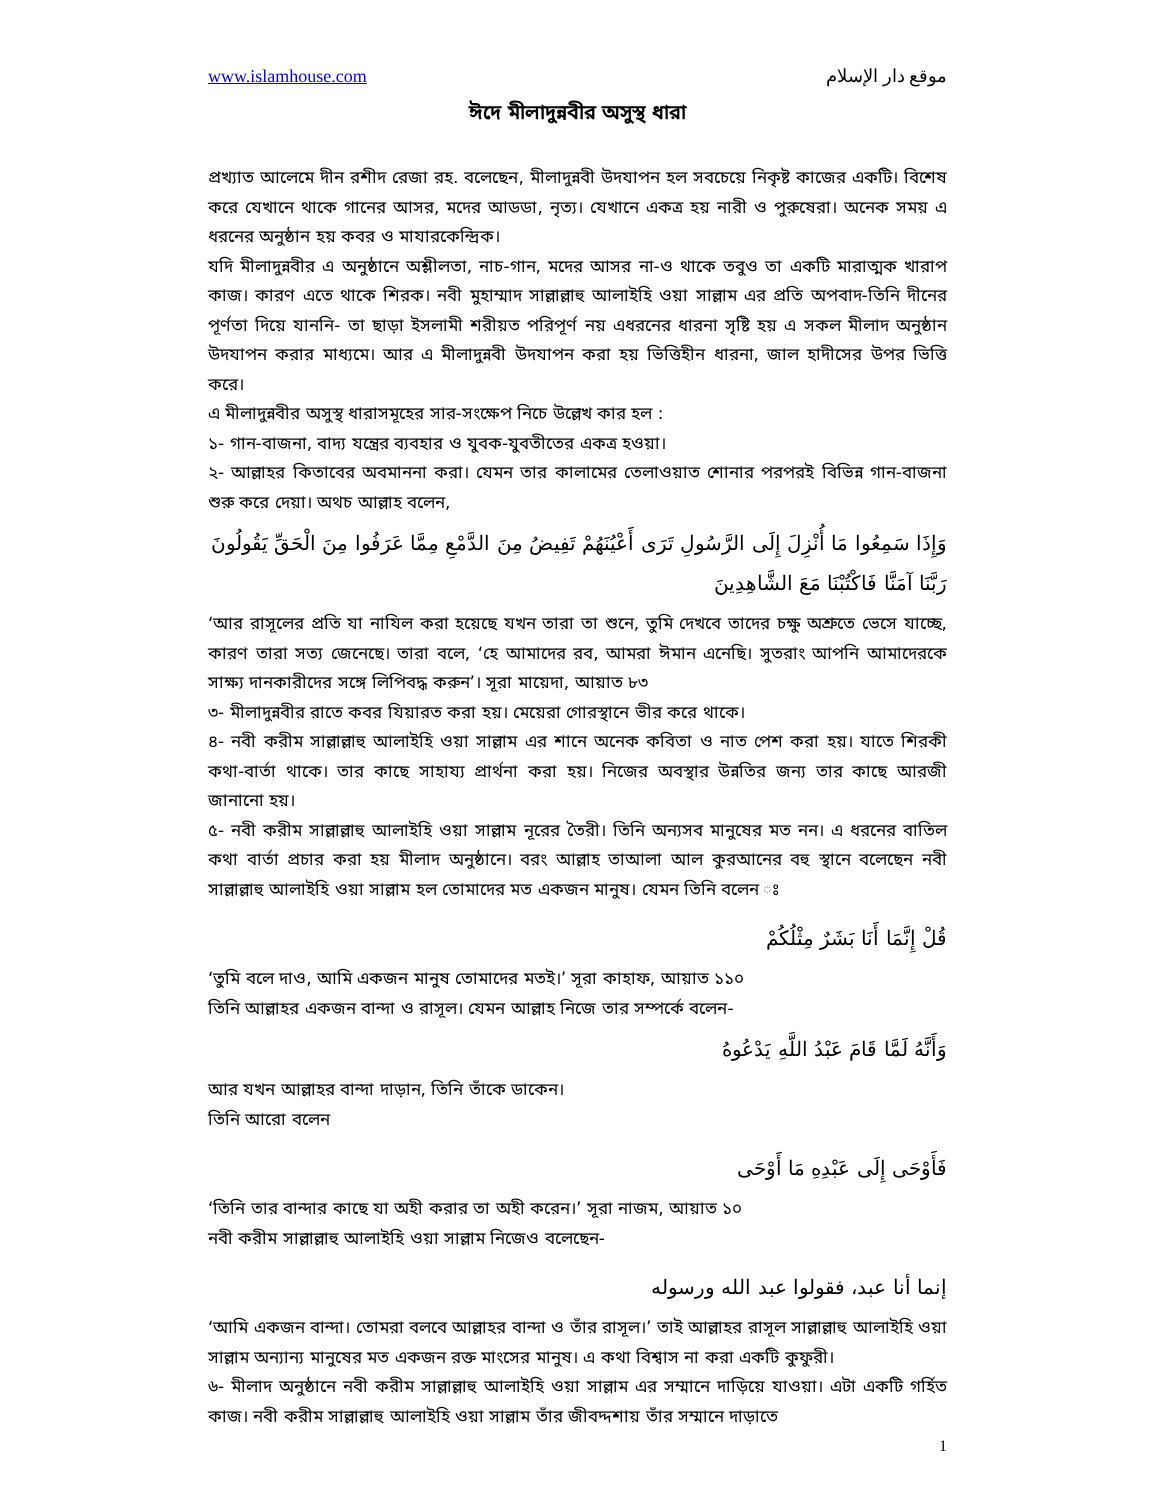www.islamhouse.com موقع دار الإسلام
ঈদে মীলাদুন্নবীর অসুস্থ ধারা
প্রখ্যাত আলেমে দীন রশীদ রেজা রহ. বলেছেন, মীলাদুন্নবী উদযাপন হল সবচেয়ে নিকৃষ্ট কাজের একটি। বিশেষ করে যেখানে থাকে গানের আসর, মদের আডডা, নৃত্য। যেখানে একত্র হয় নারী ও পুরুষেরা। অনেক সময় এ ধরনের অনুষ্ঠান হয় কবর ও মাযারকেন্দ্রিক।
যদি মীলাদুন্নবীর এ অনুষ্ঠানে অশ্লীলতা, নাচ-গান, মদের আসর না-ও থাকে তবুও তা একটি মারাত্মক খারাপ কাজ। কারণ এতে থাকে শিরক। নবী মুহাম্মাদ সাল্লাল্লাহু আলাইহি ওয়া সাল্লাম এর প্রতি অপবাদ-তিনি দীনের পূর্ণতা দিয়ে যাননি- তা ছাড়া ইসলামী শরীয়ত পরিপূর্ণ নয় এধরনের ধারনা সৃষ্টি হয় এ সকল মীলাদ অনুষ্ঠান উদযাপন করার মাধ্যমে। আর এ মীলাদুন্নবী উদযাপন করা হয় ভিত্তিহীন ধারনা, জাল হাদীসের উপর ভিত্তি করে।
এ মীলাদুন্নবীর অসুস্থ ধারাসমূহের সার-সংক্ষেপ নিচে উল্লেখ কার হল :
১- গান-বাজনা, বাদ্য যন্ত্রের ব্যবহার ও যুবক-যুবতীতের একত্র হওয়া।
২- আল্লাহর কিতাবের অবমাননা করা। যেমন তার কালামের তেলাওয়াত শোনার পরপরই বিভিন্ন গান-বাজনা শুরু করে দেয়া। অথচ আল্লাহ বলেন,
وَإِذَا سَمِعُوا مَا أُنْزِلَ إِلَى الرَّسُولِ تَرَى أَعْيُنَهُمْ تَفِيضُ مِنَ الدَّمْعِ مِمَّا عَرَفُوا مِنَ الْحَقِّ يَقُولُونَ رَبَّنَا آمَنَّا فَاكْتُبْنَا مَعَ الشَّاهِدِينَ
‘আর রাসূলের প্রতি যা নাযিল করা হয়েছে যখন তারা তা শুনে, তুমি দেখবে তাদের চক্ষু অশ্রুতে ভেসে যাচ্ছে, কারণ তারা সত্য জেনেছে। তারা বলে, ‘হে আমাদের রব, আমরা ঈমান এনেছি। সুতরাং আপনি আমাদেরকে সাক্ষ্য দানকারীদের সঙ্গে লিপিবদ্ধ করুন’। সূরা মায়েদা, আয়াত ৮৩
৩- মীলাদুন্নবীর রাতে কবর যিয়ারত করা হয়। মেয়েরা গোরস্থানে ভীর করে থাকে।
৪- নবী করীম সাল্লাল্লাহু আলাইহি ওয়া সাল্লাম এর শানে অনেক কবিতা ও নাত পেশ করা হয়। যাতে শিরকী কথা-বার্তা থাকে। তার কাছে সাহায্য প্রার্থনা করা হয়। নিজের অবস্থার উন্নতির জন্য তার কাছে আরজী জানানো হয়।
৫- নবী করীম সাল্লাল্লাহু আলাইহি ওয়া সাল্লাম নূরের তৈরী। তিনি অন্যসব মানুষের মত নন। এ ধরনের বাতিল কথা বার্তা প্রচার করা হয় মীলাদ অনুষ্ঠানে। বরং আল্লাহ তাআলা আল কুরআনের বহু স্থানে বলেছেন নবী সাল্লাল্লাহু আলাইহি ওয়া সাল্লাম হল তোমাদের মত একজন মানুষ। যেমন তিনি বলেন ঃ
قُلْ إِنَّمَا أَنَا بَشَرٌ مِثْلُكُمْ
‘তুমি বলে দাও, আমি একজন মানুষ তোমাদের মতই।’ সূরা কাহাফ, আয়াত ১১০
তিনি আল্লাহর একজন বান্দা ও রাসূল। যেমন আল্লাহ নিজে তার সম্পর্কে বলেন-
وَأَنَّهُ لَمَّا قَامَ عَبْدُ اللَّهِ يَدْعُوهُ
আর যখন আল্লাহর বান্দা দাড়ান, তিনি তাঁকে ডাকেন।
তিনি আরো বলেন
فَأَوْحَى إِلَى عَبْدِهِ مَا أَوْحَى
‘তিনি তার বান্দার কাছে যা অহী করার তা অহী করেন।’ সূরা নাজম, আয়াত ১০
নবী করীম সাল্লাল্লাহু আলাইহি ওয়া সাল্লাম নিজেও বলেছেন-
إنما أنا عبد، فقولوا عبد الله ورسوله
‘আমি একজন বান্দা। তোমরা বলবে আল্লাহর বান্দা ও তাঁর রাসূল।’ তাই আল্লাহর রাসূল সাল্লাল্লাহু আলাইহি ওয়া সাল্লাম অন্যান্য মানুষের মত একজন রক্ত মাংসের মানুষ। এ কথা বিশ্বাস না করা একটি কুফুরী।
৬- মীলাদ অনুষ্ঠানে নবী করীম সাল্লাল্লাহু আলাইহি ওয়া সাল্লাম এর সম্মানে দাড়িয়ে যাওয়া। এটা একটি গর্হিত কাজ। নবী করীম সাল্লাল্লাহু আলাইহি ওয়া সাল্লাম তাঁর জীবদ্দশায় তাঁর সম্মানে দাড়াতে
1